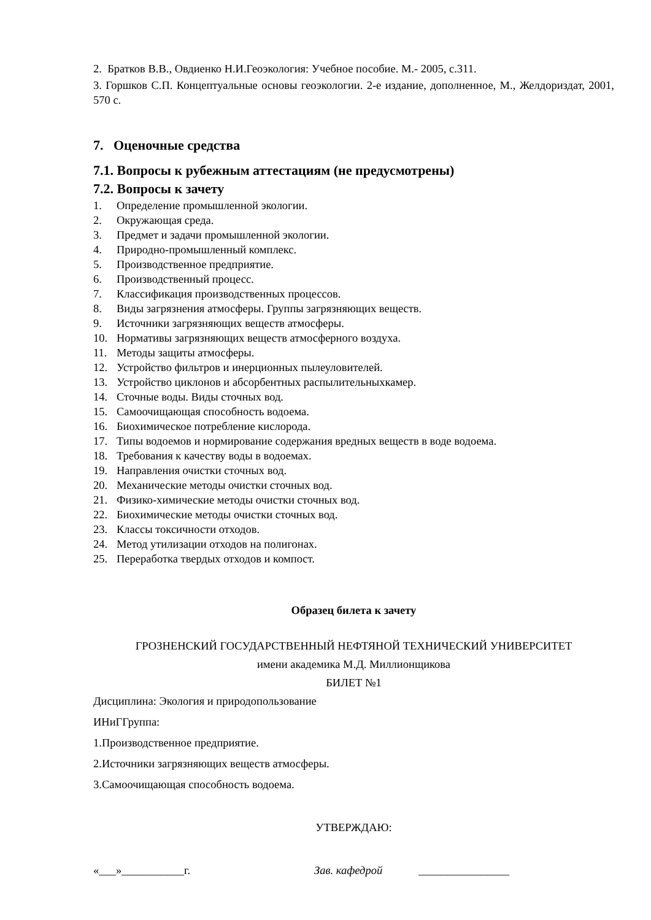2. Братков В.В., Овдиенко Н.И.Геоэкология: Учебное пособие. М.- 2005, с.311.
3. Горшков С.П. Концептуальные основы геоэкологии. 2-е издание, дополненное, М., Желдориздат, 2001, 570 с.
7. Оценочные средства
7.1. Вопросы к рубежным аттестациям (не предусмотрены)
7.2. Вопросы к зачету
1. Определение промышленной экологии.
2. Окружающая среда.
3. Предмет и задачи промышленной экологии.
4. Природно-промышленный комплекс.
5. Производственное предприятие.
6. Производственный процесс.
7. Классификация производственных процессов.
8. Виды загрязнения атмосферы. Группы загрязняющих веществ.
9. Источники загрязняющих веществ атмосферы.
10. Нормативы загрязняющих веществ атмосферного воздуха.
11. Методы защиты атмосферы.
12. Устройство фильтров и инерционных пылеуловителей.
13. Устройство циклонов и абсорбентных распылительныхкамер.
14. Сточные воды. Виды сточных вод.
15. Самоочищающая способность водоема.
16. Биохимическое потребление кислорода.
17. Типы водоемов и нормирование содержания вредных веществ в воде водоема.
18. Требования к качеству воды в водоемах.
19. Направления очистки сточных вод.
20. Механические методы очистки сточных вод.
21. Физико-химические методы очистки сточных вод.
22. Биохимические методы очистки сточных вод.
23. Классы токсичности отходов.
24. Метод утилизации отходов на полигонах.
25. Переработка твердых отходов и компост.
Образец билета к зачету
ГРОЗНЕНСКИЙ ГОСУДАРСТВЕННЫЙ НЕФТЯНОЙ ТЕХНИЧЕСКИЙ УНИВЕРСИТЕТ
имени академика М.Д. Миллионщикова
БИЛЕТ №1
Дисциплина: Экология и природопользование
ИНиГГруппа:
1.Производственное предприятие.
2.Источники загрязняющих веществ атмосферы.
3.Самоочищающая способность водоема.
УТВЕРЖДАЮ:
«___»___________г. Зав. кафедрой ________________